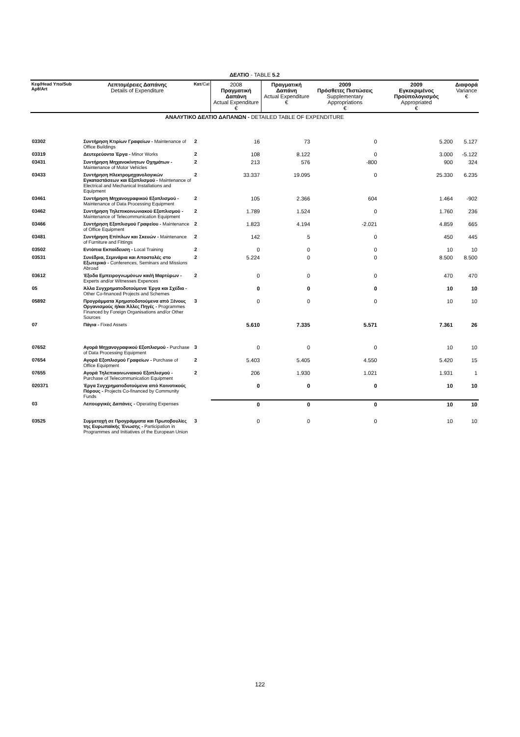ΔΕΛΤΙΟ - TABLE 5.2
| ΑΝΑΛΥΤΙΚΟ ΔΕΛΤΙΟ ΔΑΠΑΝΩΝ - DETAILED TABLE OF EXPENDITURE | | | | | | | |
| Κεφ/Ηead Υπο/Sub Αρθ/Αrt | Λεπτομέρειες Δαπάνης Details of Expenditure | Κατ /Cat | 2008 Πραγματική Δαπάνη Actual Expenditure € | Πραγματική Δαπάνη Actual Expenditure € | 2009 Πρόσθετες Πιστώσεις Supplementary Appropriations € | 2009 Εγκεκριμένος Προϋπολογισμός Appropriated € | Διαφορά Variance € |
| 03302 | Συντήρηση Κτιρίων Γραφείων - Maintenance of Office Buildings | 2 | 16 | 73 | 0 | 5.200 | 5.127 |
| 03319 | Δευτερεύοντα Έργα - Minor Works | 2 | 108 | 8.122 | 0 | 3.000 | -5.122 |
| 03431 | Συντήρηση Μηχανοκίνητων Οχημάτων - Maintenance of Motor Vehicles | 2 | 213 | 576 | -800 | 900 | 324 |
| 03433 | Συντήρηση Ηλεκτρομηχανολογικών Εγκαταστάσεων και Εξοπλισμού - Maintenance of Electrical and Mechanical Installations and Equipment | 2 | 33.337 | 19.095 | 0 | 25.330 | 6.235 |
| 03461 | Συντήρηση Μηχανογραφικού Εξοπλισμού - Maintenance of Data Processing Equipment | 2 | 105 | 2.366 | 604 | 1.464 | -902 |
| 03462 | Συντήρηση Τηλεπικοινωνιακού Εξοπλισμού - Maintenance of Telecommunication Equipment | 2 | 1.789 | 1.524 | 0 | 1.760 | 236 |
| 03466 | Συντήρηση Εξοπλισμού Γραφείου - Maintenance of Office Equipment | 2 | 1.823 | 4.194 | -2.021 | 4.859 | 665 |
| 03481 | Συντήρηση Επίπλων και Σκευών - Maintenance of Furniture and Fittings | 2 | 142 | 5 | 0 | 450 | 445 |
| 03502 | Εντόπια Εκπαίδευση - Local Training | 2 | 0 | 0 | 0 | 10 | 10 |
| 03531 | Συνέδρια, Σεμινάρια και Αποστολές στο Εξωτερικό - Conferences, Seminars and Missions Abroad | 2 | 5.224 | 0 | 0 | 8.500 | 8.500 |
| 03612 | Έξοδα Εμπειρογνωμόνων και/ή Μαρτύρων - Experts and/or Witnesses Expences | 2 | 0 | 0 | 0 | 470 | 470 |
| 05 | Άλλα Συγχρηματοδοτούμενα Έργα και Σχέδια - Other Co-financed Projects and Schemes | | 0 | 0 | 0 | 10 | 10 |
| 05892 | Προγράμματα Χρηματοδοτούμενα από Ξένους Οργανισμούς ή/και Άλλες Πηγές - Programmes Financed by Foreign Organisations and/or Other Sources | 3 | 0 | 0 | 0 | 10 | 10 |
| 07 | Πάγια - Fixed Assets | | 5.610 | 7.335 | 5.571 | 7.361 | 26 |
| 07652 | Αγορά Μηχανογραφικού Εξοπλισμού - Purchase of Data Processing Equipment | 3 | 0 | 0 | 0 | 10 | 10 |
| 07654 | Αγορά Εξοπλισμού Γραφείων - Purchase of Office Equipment | 2 | 5.403 | 5.405 | 4.550 | 5.420 | 15 |
| 07655 | Αγορά Τηλεπικοινωνιακού Εξοπλισμού - Purchase of Telecommunication Equipment | 2 | 206 | 1.930 | 1.021 | 1.931 | 1 |
| 020371 | Έργα Συγχρηματοδοτούμενα από Κοινοτικούς Πόρους - Projects Co-financed by Community Funds | | 0 | 0 | 0 | 10 | 10 |
| 03 | Λειτουργικές Δαπάνες - Operating Expenses | | 0 | 0 | 0 | 10 | 10 |
| 03525 | Συμμετοχή σε Προγράμματα και Πρωτοβουλίες της Ευρωπαϊκής Ένωσης - Participation in Programmes and Initiatives of the European Union | 3 | 0 | 0 | 0 | 10 | 10 |
122